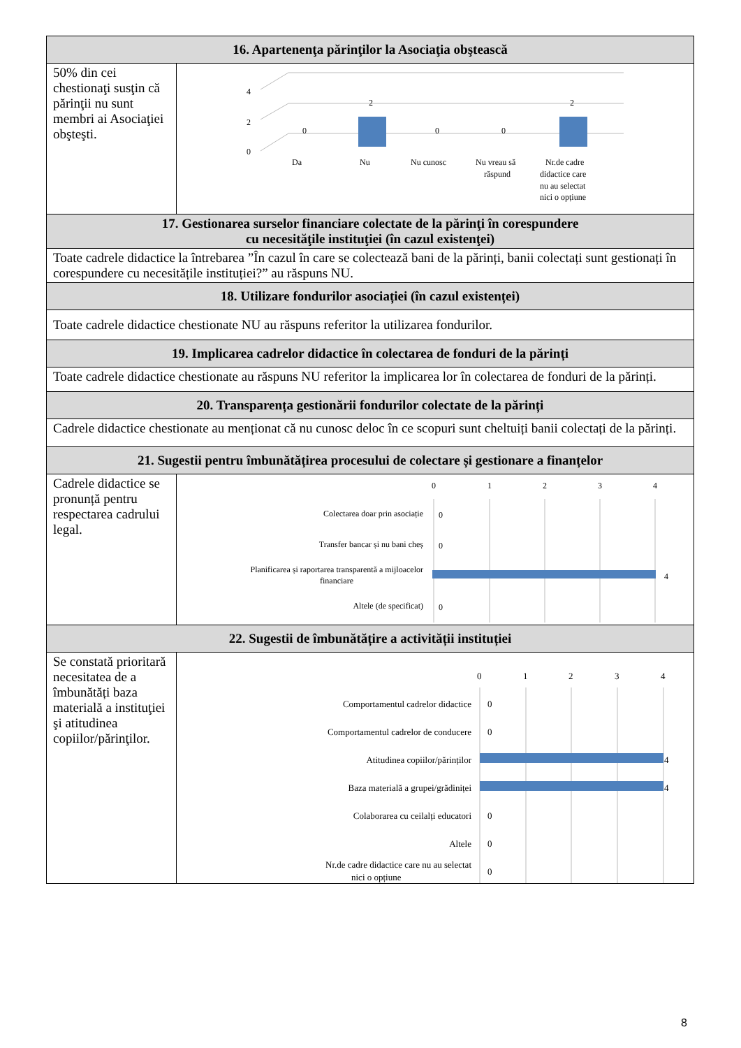| 16. Apartenenţa părinţilor la Asociaţia obştească | |
| --- | --- |
| 50% din cei chestionaţi susţin că părinţii nu sunt membri ai Asociaţiei obşteşti. | 4 2 0 0 2 0 0 2 Da Nu Nu cunosc Nu vreau să răspund Nr.de cadre didactice care nu au selectat nici o opțiune |
| 17. Gestionarea surselor financiare colectate de la părinţi în corespundere cu necesităţile instituţiei (în cazul existenţei) | |
| Toate cadrele didactice la întrebarea ”În cazul în care se colectează bani de la părinți, banii colectați sunt gestionați în corespundere cu necesitățile instituției?” au răspuns NU. | |
| 18. Utilizare fondurilor asociației (în cazul existenței) | |
| Toate cadrele didactice chestionate NU au răspuns referitor la utilizarea fondurilor. | |
| 19. Implicarea cadrelor didactice în colectarea de fonduri de la părinți | |
| Toate cadrele didactice chestionate au răspuns NU referitor la implicarea lor în colectarea de fonduri de la părinți. | |
| 20. Transparența gestionării fondurilor colectate de la părinți | |
| Cadrele didactice chestionate au menționat că nu cunosc deloc în ce scopuri sunt cheltuiți banii colectați de la părinți. | |
| 21. Sugestii pentru îmbunătățirea procesului de colectare și gestionare a finanțelor | |
| Cadrele didactice se pronunță pentru respectarea cadrului legal. | 0 1 2 3 4 Colectarea doar prin asociație 0 Transfer bancar și nu bani cheș 0 Planificarea și raportarea transparentă a mijloacelor financiare 4 Altele (de specificat) 0 |
| 22. Sugestii de îmbunătățire a activității instituției | |
| Se constată prioritară necesitatea de a îmbunătăți baza materială a instituţiei şi atitudinea copiilor/părinţilor. | 0 1 2 3 4 Comportamentul cadrelor didactice 0 Comportamentul cadrelor de conducere 0 Atitudinea copiilor/părinților 4 Baza materială a grupei/grădiniței 4 Colaborarea cu ceilalți educatori 0 Altele 0 Nr.de cadre didactice care nu au selectat nici o opțiune 0 |
8